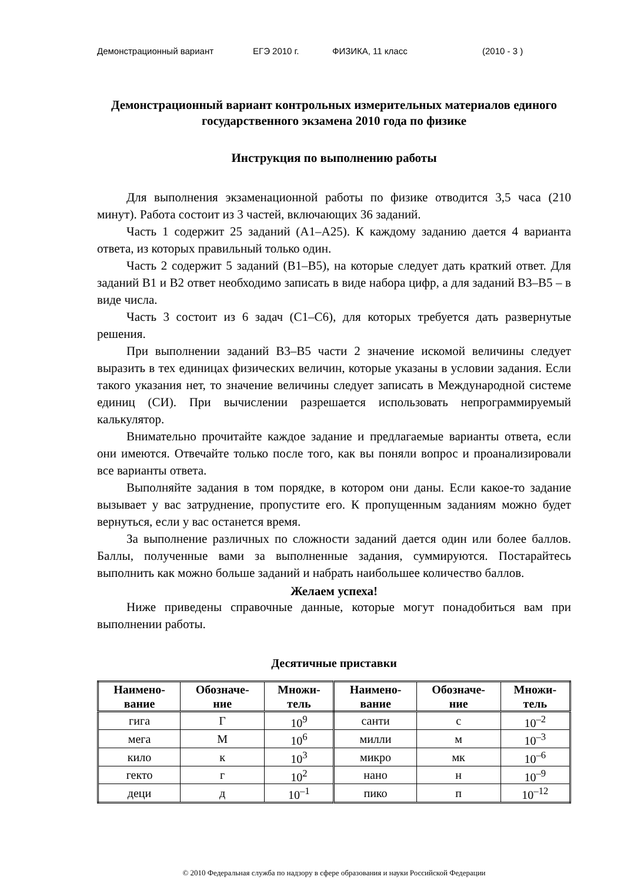Демонстрационный вариант ЕГЭ 2010 г. ФИЗИКА, 11 класс (2010 - 3 )
Демонстрационный вариант контрольных измерительных материалов единого государственного экзамена 2010 года по физике
Инструкция по выполнению работы
Для выполнения экзаменационной работы по физике отводится 3,5 часа (210 минут). Работа состоит из 3 частей, включающих 36 заданий.
Часть 1 содержит 25 заданий (А1–А25). К каждому заданию дается 4 варианта ответа, из которых правильный только один.
Часть 2 содержит 5 заданий (В1–В5), на которые следует дать краткий ответ. Для заданий В1 и В2 ответ необходимо записать в виде набора цифр, а для заданий В3–В5 – в виде числа.
Часть 3 состоит из 6 задач (С1–С6), для которых требуется дать развернутые решения.
При выполнении заданий В3–В5 части 2 значение искомой величины следует выразить в тех единицах физических величин, которые указаны в условии задания. Если такого указания нет, то значение величины следует записать в Международной системе единиц (СИ). При вычислении разрешается использовать непрограммируемый калькулятор.
Внимательно прочитайте каждое задание и предлагаемые варианты ответа, если они имеются. Отвечайте только после того, как вы поняли вопрос и проанализировали все варианты ответа.
Выполняйте задания в том порядке, в котором они даны. Если какое-то задание вызывает у вас затруднение, пропустите его. К пропущенным заданиям можно будет вернуться, если у вас останется время.
За выполнение различных по сложности заданий дается один или более баллов. Баллы, полученные вами за выполненные задания, суммируются. Постарайтесь выполнить как можно больше заданий и набрать наибольшее количество баллов.
Желаем успеха!
Ниже приведены справочные данные, которые могут понадобиться вам при выполнении работы.
Десятичные приставки
| Наимено- вание | Обозначе- ние | Множи- тель | Наимено- вание | Обозначе- ние | Множи- тель |
| --- | --- | --- | --- | --- | --- |
| гига | Г | 10<sup>9</sup> | санти | с | 10<sup>–2</sup> |
| мега | М | 10<sup>6</sup> | милли | м | 10<sup>–3</sup> |
| кило | к | 10<sup>3</sup> | микро | мк | 10<sup>–6</sup> |
| гекто | г | 10<sup>2</sup> | нано | н | 10<sup>–9</sup> |
| деци | д | 10<sup>–1</sup> | пико | п | 10<sup>–12</sup> |
© 2010 Федеральная служба по надзору в сфере образования и науки Российской Федерации